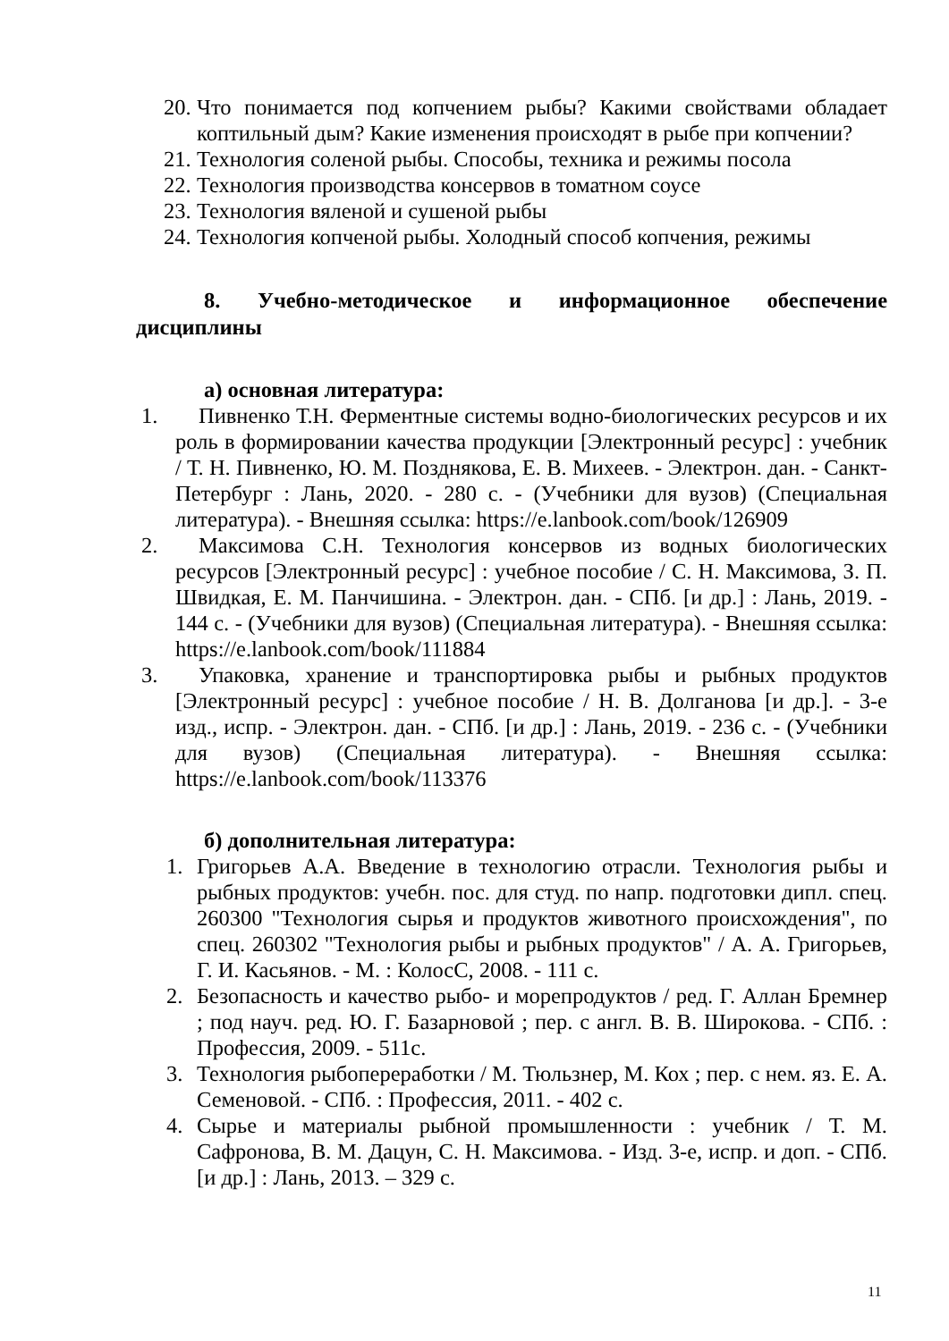20. Что понимается под копчением рыбы? Какими свойствами обладает коптильный дым? Какие изменения происходят в рыбе при копчении?
21. Технология соленой рыбы. Способы, техника и режимы посола
22. Технология производства консервов в томатном соусе
23. Технология вяленой и сушеной рыбы
24. Технология копченой рыбы. Холодный способ копчения, режимы
8. Учебно-методическое и информационное обеспечение дисциплины
а) основная литература:
1. Пивненко Т.Н. Ферментные системы водно-биологических ресурсов и их роль в формировании качества продукции [Электронный ресурс] : учебник / Т. Н. Пивненко, Ю. М. Позднякова, Е. В. Михеев. - Электрон. дан. - Санкт-Петербург : Лань, 2020. - 280 с. - (Учебники для вузов) (Специальная литература). - Внешняя ссылка: https://e.lanbook.com/book/126909
2. Максимова С.Н. Технология консервов из водных биологических ресурсов [Электронный ресурс] : учебное пособие / С. Н. Максимова, З. П. Швидкая, Е. М. Панчишина. - Электрон. дан. - СПб. [и др.] : Лань, 2019. - 144 с. - (Учебники для вузов) (Специальная литература). - Внешняя ссылка: https://e.lanbook.com/book/111884
3. Упаковка, хранение и транспортировка рыбы и рыбных продуктов [Электронный ресурс] : учебное пособие / Н. В. Долганова [и др.]. - 3-е изд., испр. - Электрон. дан. - СПб. [и др.] : Лань, 2019. - 236 с. - (Учебники для вузов) (Специальная литература). - Внешняя ссылка: https://e.lanbook.com/book/113376
б) дополнительная литература:
1. Григорьев А.А. Введение в технологию отрасли. Технология рыбы и рыбных продуктов: учебн. пос. для студ. по напр. подготовки дипл. спец. 260300 "Технология сырья и продуктов животного происхождения", по спец. 260302 "Технология рыбы и рыбных продуктов" / А. А. Григорьев, Г. И. Касьянов. - М. : КолосС, 2008. - 111 с.
2. Безопасность и качество рыбо- и морепродуктов / ред. Г. Аллан Бремнер ; под науч. ред. Ю. Г. Базарновой ; пер. с англ. В. В. Широкова. - СПб. : Профессия, 2009. - 511с.
3. Технология рыбопереработки / М. Тюльзнер, М. Кох ; пер. с нем. яз. Е. А. Семеновой. - СПб. : Профессия, 2011. - 402 с.
4. Сырье и материалы рыбной промышленности : учебник / Т. М. Сафронова, В. М. Дацун, С. Н. Максимова. - Изд. 3-е, испр. и доп. - СПб. [и др.] : Лань, 2013. – 329 с.
11